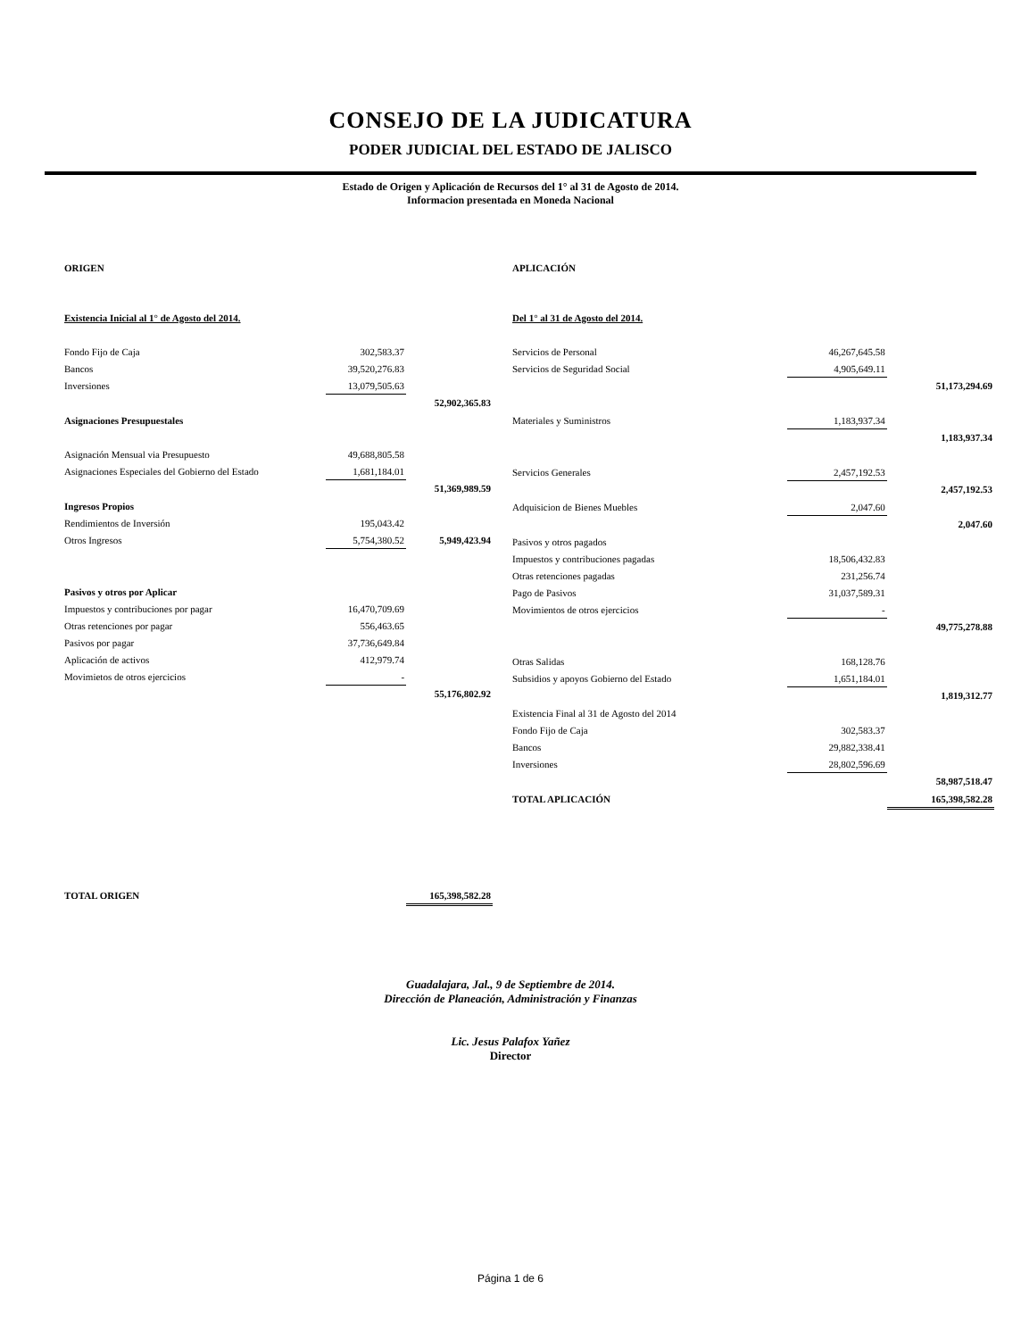CONSEJO DE LA JUDICATURA
PODER JUDICIAL DEL ESTADO DE JALISCO
Estado de Origen y Aplicación de Recursos del 1° al 31 de Agosto de 2014.
Informacion presentada en Moneda Nacional
| ORIGEN | | |
| Existencia Inicial al 1° de Agosto del 2014. | | |
| Fondo Fijo de Caja | 302,583.37 | |
| Bancos | 39,520,276.83 | |
| Inversiones | 13,079,505.63 | |
| | | 52,902,365.83 |
| Asignaciones Presupuestales | | |
| Asignación Mensual via Presupuesto | 49,688,805.58 | |
| Asignaciones Especiales del Gobierno del Estado | 1,681,184.01 | |
| | | 51,369,989.59 |
| Ingresos Propios | | |
| Rendimientos de Inversión | 195,043.42 | |
| Otros Ingresos | 5,754,380.52 | 5,949,423.94 |
| Pasivos y otros por Aplicar | | |
| Impuestos y contribuciones por pagar | 16,470,709.69 | |
| Otras retenciones por pagar | 556,463.65 | |
| Pasivos por pagar | 37,736,649.84 | |
| Aplicación de activos | 412,979.74 | |
| Movimietos de otros ejercicios | - | |
| | | 55,176,802.92 |
| TOTAL ORIGEN | | 165,398,582.28 |
| APLICACIÓN | | |
| Del 1° al 31 de Agosto del 2014. | | |
| Servicios de Personal | 46,267,645.58 | |
| Servicios de Seguridad Social | 4,905,649.11 | |
| | | 51,173,294.69 |
| Materiales y Suministros | 1,183,937.34 | |
| | | 1,183,937.34 |
| Servicios Generales | 2,457,192.53 | |
| | | 2,457,192.53 |
| Adquisicion de Bienes Muebles | 2,047.60 | |
| | | 2,047.60 |
| Pasivos y otros pagados | | |
| Impuestos y contribuciones pagadas | 18,506,432.83 | |
| Otras retenciones pagadas | 231,256.74 | |
| Pago de Pasivos | 31,037,589.31 | |
| Movimientos de otros ejercicios | - | |
| | | 49,775,278.88 |
| Otras Salidas | 168,128.76 | |
| Subsidios y apoyos Gobierno del Estado | 1,651,184.01 | |
| | | 1,819,312.77 |
| Existencia Final al 31 de Agosto del 2014 | | |
| Fondo Fijo de Caja | 302,583.37 | |
| Bancos | 29,882,338.41 | |
| Inversiones | 28,802,596.69 | |
| | | 58,987,518.47 |
| TOTAL APLICACIÓN | | 165,398,582.28 |
Guadalajara, Jal., 9 de Septiembre de 2014.
Dirección de Planeación, Administración y Finanzas
Lic. Jesus Palafox Yañez
Director
Página 1 de 6